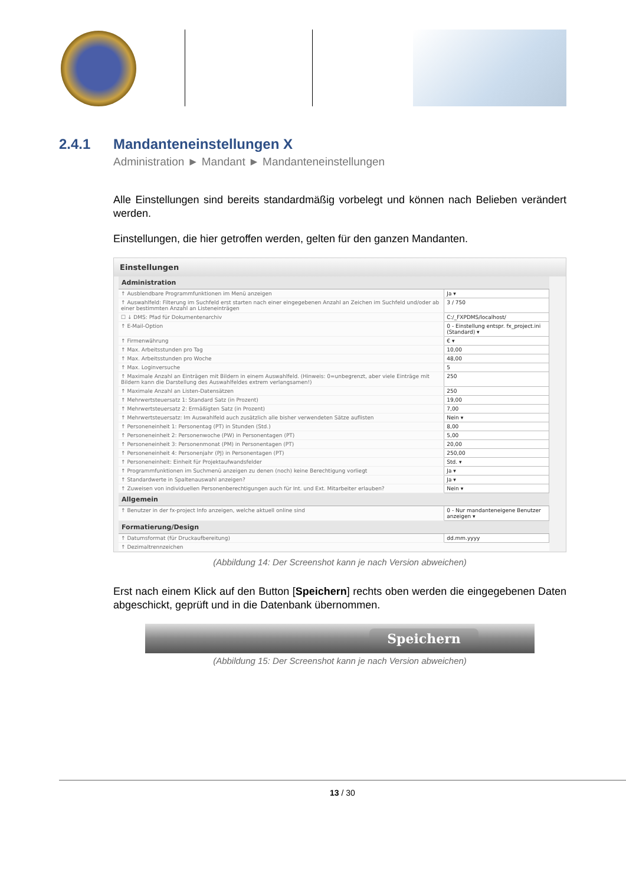2.4.1 Mandanteneinstellungen X
Administration ► Mandant ► Mandanteneinstellungen
Alle Einstellungen sind bereits standardmäßig vorbelegt und können nach Belieben verändert werden.
Einstellungen, die hier getroffen werden, gelten für den ganzen Mandanten.
Einstellungen
| Administration | |
| --- | --- |
| ↑ Ausblendbare Programmfunktionen im Menü anzeigen | Ja ▾ |
| ↑ Auswahlfeld: Filterung im Suchfeld erst starten nach einer eingegebenen Anzahl an Zeichen im Suchfeld und/oder ab einer bestimmten Anzahl an Listeneinträgen | 3 / 750 |
| ☐ ↓ DMS: Pfad für Dokumentenarchiv | C:/_FXPDMS/localhost/ |
| ↑ E-Mail-Option | 0 - Einstellung entspr. fx_project.ini (Standard) ▾ |
| ↑ Firmenwährung | € ▾ |
| ↑ Max. Arbeitsstunden pro Tag | 10,00 |
| ↑ Max. Arbeitsstunden pro Woche | 48,00 |
| ↑ Max. Loginversuche | 5 |
| ↑ Maximale Anzahl an Einträgen mit Bildern in einem Auswahlfeld. (Hinweis: 0=unbegrenzt, aber viele Einträge mit Bildern kann die Darstellung des Auswahlfeldes extrem verlangsamen!) | 250 |
| ↑ Maximale Anzahl an Listen-Datensätzen | 250 |
| ↑ Mehrwertsteuersatz 1: Standard Satz (in Prozent) | 19,00 |
| ↑ Mehrwertsteuersatz 2: Ermäßigten Satz (in Prozent) | 7,00 |
| ↑ Mehrwertsteuersatz: Im Auswahlfeld auch zusätzlich alle bisher verwendeten Sätze auflisten | Nein ▾ |
| ↑ Personeneinheit 1: Personentag (PT) in Stunden (Std.) | 8,00 |
| ↑ Personeneinheit 2: Personenwoche (PW) in Personentagen (PT) | 5,00 |
| ↑ Personeneinheit 3: Personenmonat (PM) in Personentagen (PT) | 20,00 |
| ↑ Personeneinheit 4: Personenjahr (PJ) in Personentagen (PT) | 250,00 |
| ↑ Personeneinheit: Einheit für Projektaufwandsfelder | Std. ▾ |
| ↑ Programmfunktionen im Suchmenü anzeigen zu denen (noch) keine Berechtigung vorliegt | Ja ▾ |
| ↑ Standardwerte in Spaltenauswahl anzeigen? | Ja ▾ |
| ↑ Zuweisen von individuellen Personenberechtigungen auch für Int. und Ext. Mitarbeiter erlauben? | Nein ▾ |
| Allgemein | |
| ↑ Benutzer in der fx-project Info anzeigen, welche aktuell online sind | 0 - Nur mandanteneigene Benutzer anzeigen ▾ |
| Formatierung/Design | |
| ↑ Datumsformat (für Druckaufbereitung) | dd.mm.yyyy |
| ↑ Dezimaltrennzeichen | |
(Abbildung 14: Der Screenshot kann je nach Version abweichen)
Erst nach einem Klick auf den Button [Speichern] rechts oben werden die eingegebenen Daten abgeschickt, geprüft und in die Datenbank übernommen.
Speichern
(Abbildung 15: Der Screenshot kann je nach Version abweichen)
13 / 30